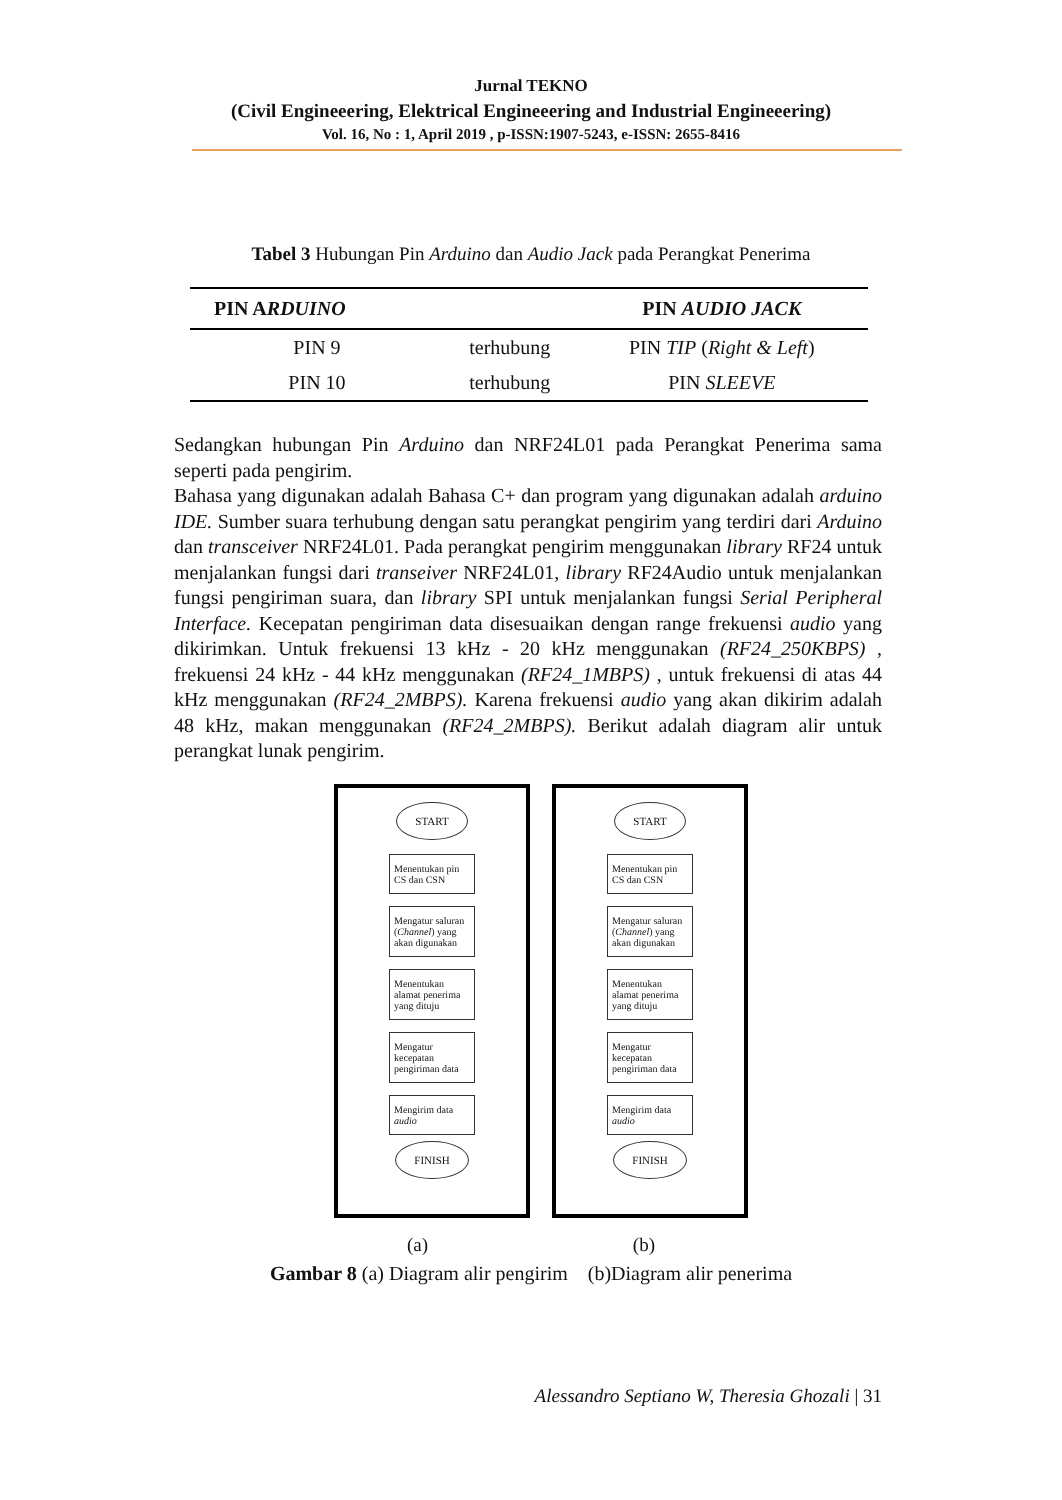Jurnal TEKNO
(Civil Engineeering, Elektrical Engineeering and Industrial Engineeering)
Vol. 16, No : 1, April 2019 , p-ISSN:1907-5243, e-ISSN: 2655-8416
Tabel 3 Hubungan Pin Arduino dan Audio Jack pada Perangkat Penerima
| PIN A RDUINO | | PIN AUDIO JACK |
| --- | --- | --- |
| PIN 9 | terhubung | PIN TIP ( Right & Left ) |
| PIN 10 | terhubung | PIN SLEEVE |
Sedangkan hubungan Pin Arduino dan NRF24L01 pada Perangkat Penerima sama seperti pada pengirim.
Bahasa yang digunakan adalah Bahasa C+ dan program yang digunakan adalah arduino IDE. Sumber suara terhubung dengan satu perangkat pengirim yang terdiri dari Arduino dan transceiver NRF24L01. Pada perangkat pengirim menggunakan library RF24 untuk menjalankan fungsi dari transeiver NRF24L01, library RF24Audio untuk menjalankan fungsi pengiriman suara, dan library SPI untuk menjalankan fungsi Serial Peripheral Interface. Kecepatan pengiriman data disesuaikan dengan range frekuensi audio yang dikirimkan. Untuk frekuensi 13 kHz - 20 kHz menggunakan (RF24_250KBPS) , frekuensi 24 kHz - 44 kHz menggunakan (RF24_1MBPS) , untuk frekuensi di atas 44 kHz menggunakan (RF24_2MBPS). Karena frekuensi audio yang akan dikirim adalah 48 kHz, makan menggunakan (RF24_2MBPS). Berikut adalah diagram alir untuk perangkat lunak pengirim.
START
Menentukan pin CS dan CSN
Mengatur saluran (Channel) yang akan digunakan
Menentukan alamat penerima yang dituju
Mengatur kecepatan pengiriman data
Mengirim data audio
FINISH
START
Menentukan pin CS dan CSN
Mengatur saluran (Channel) yang akan digunakan
Menentukan alamat penerima yang dituju
Mengatur kecepatan pengiriman data
Mengirim data audio
FINISH
(a) (b)
Gambar 8 (a) Diagram alir pengirim (b)Diagram alir penerima
Alessandro Septiano W, Theresia Ghozali | 31